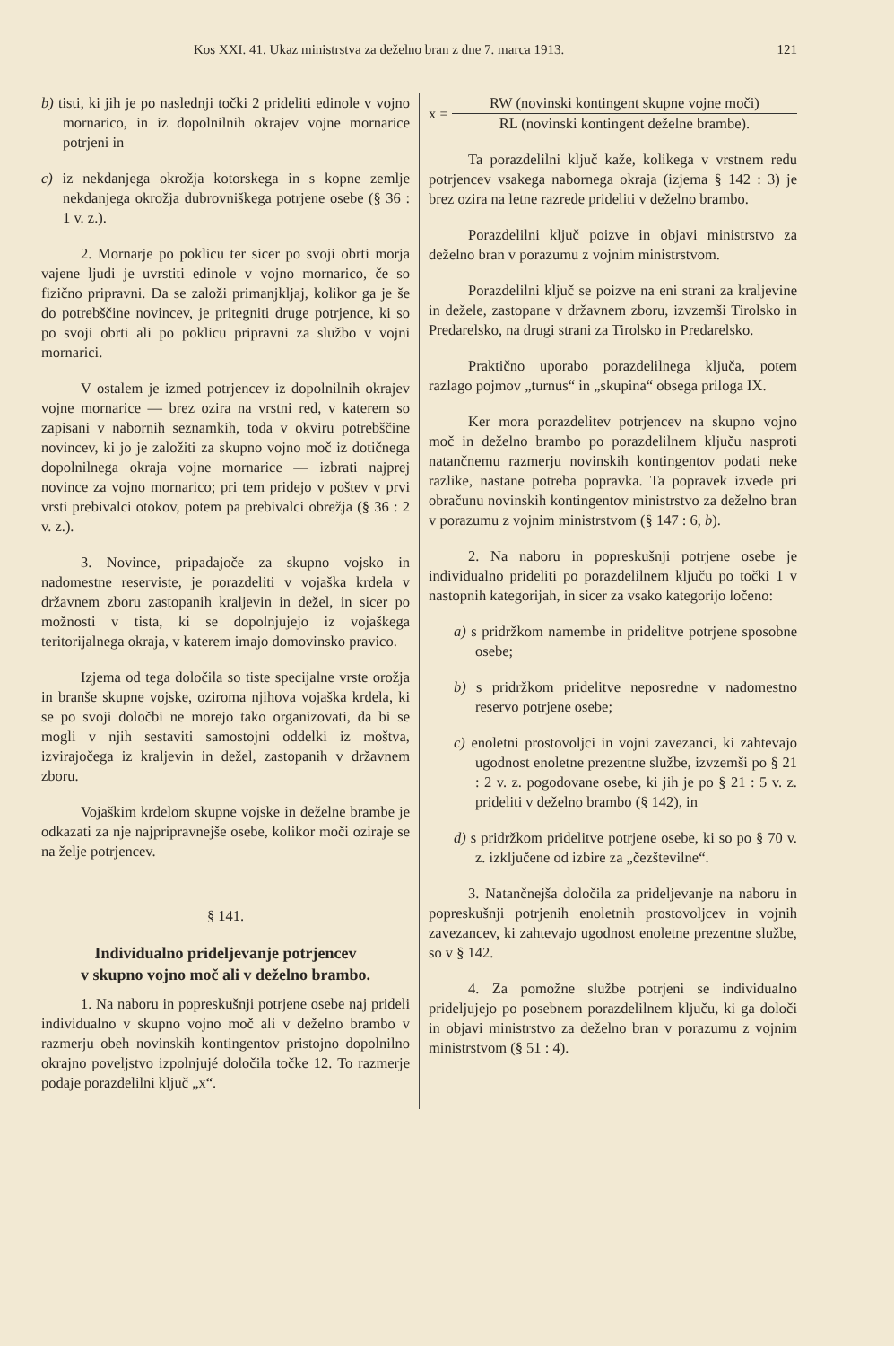Kos XXI. 41. Ukaz ministrstva za deželno bran z dne 7. marca 1913. 121
b) tisti, ki jih je po naslednji točki 2 prideliti edinole v vojno mornarico, in iz dopolnilnih okrajev vojne mornarice potrjeni in
c) iz nekdanjega okrožja kotorskega in s kopne zemlje nekdanjega okrožja dubrovniškega potrjene osebe (§ 36 : 1 v. z.).
2. Mornarje po poklicu ter sicer po svoji obrti morja vajene ljudi je uvrstiti edinole v vojno mornarico, če so fizično pripravni. Da se založi primanjkljaj, kolikor ga je še do potrebščine novincev, je pritegniti druge potrjence, ki so po svoji obrti ali po poklicu pripravni za službo v vojni mornarici.
V ostalem je izmed potrjencev iz dopolnilnih okrajev vojne mornarice — brez ozira na vrstni red, v katerem so zapisani v nabornih seznamkih, toda v okviru potrebščine novincev, ki jo je založiti za skupno vojno moč iz dotičnega dopolnilnega okraja vojne mornarice — izbrati najprej novince za vojno mornarico; pri tem pridejo v poštev v prvi vrsti prebivalci otokov, potem pa prebivalci obrežja (§ 36 : 2 v. z.).
3. Novince, pripadajoče za skupno vojsko in nadomestne reserviste, je porazdeliti v vojaška krdela v državnem zboru zastopanih kraljevin in dežel, in sicer po možnosti v tista, ki se dopolnjujejo iz vojaškega teritorijalnega okraja, v katerem imajo domovinsko pravico.
Izjema od tega določila so tiste specijalne vrste orožja in branše skupne vojske, oziroma njihova vojaška krdela, ki se po svoji določbi ne morejo tako organizovati, da bi se mogli v njih sestaviti samostojni oddelki iz moštva, izvirajočega iz kraljevin in dežel, zastopanih v državnem zboru.
Vojaškim krdelom skupne vojske in deželne brambe je odkazati za nje najpripravnejše osebe, kolikor moči oziraje se na želje potrjencev.
§ 141.
Individualno prideljevanje potrjencev
v skupno vojno moč ali v deželno brambo.
1. Na naboru in popreskušnji potrjene osebe naj prideli individualno v skupno vojno moč ali v deželno brambo v razmerju obeh novinskih kontingentov pristojno dopolnilno okrajno poveljstvo izpolnjujé določila točke 12. To razmerje podaje porazdelilni ključ „x“.
x =
RW (novinski kontingent skupne vojne moči)
RL (novinski kontingent deželne brambe).
Ta porazdelilni ključ kaže, kolikega v vrstnem redu potrjencev vsakega nabornega okraja (izjema § 142 : 3) je brez ozira na letne razrede prideliti v deželno brambo.
Porazdelilni ključ poizve in objavi ministrstvo za deželno bran v porazumu z vojnim ministrstvom.
Porazdelilni ključ se poizve na eni strani za kraljevine in dežele, zastopane v državnem zboru, izvzemši Tirolsko in Predarelsko, na drugi strani za Tirolsko in Predarelsko.
Praktično uporabo porazdelilnega ključa, potem razlago pojmov „turnus“ in „skupina“ obsega priloga IX.
Ker mora porazdelitev potrjencev na skupno vojno moč in deželno brambo po porazdelilnem ključu nasproti natančnemu razmerju novinskih kontingentov podati neke razlike, nastane potreba popravka. Ta popravek izvede pri obračunu novinskih kontingentov ministrstvo za deželno bran v porazumu z vojnim ministrstvom (§ 147 : 6, b).
2. Na naboru in popreskušnji potrjene osebe je individualno prideliti po porazdelilnem ključu po točki 1 v nastopnih kategorijah, in sicer za vsako kategorijo ločeno:
a) s pridržkom namembe in pridelitve potrjene sposobne osebe;
b) s pridržkom pridelitve neposredne v nadomestno reservo potrjene osebe;
c) enoletni prostovoljci in vojni zavezanci, ki zahtevajo ugodnost enoletne prezentne službe, izvzemši po § 21 : 2 v. z. pogodovane osebe, ki jih je po § 21 : 5 v. z. prideliti v deželno brambo (§ 142), in
d) s pridržkom pridelitve potrjene osebe, ki so po § 70 v. z. izključene od izbire za „čezštevilne“.
3. Natančnejša določila za prideljevanje na naboru in popreskušnji potrjenih enoletnih prostovoljcev in vojnih zavezancev, ki zahtevajo ugodnost enoletne prezentne službe, so v § 142.
4. Za pomožne službe potrjeni se individualno prideljujejo po posebnem porazdelilnem ključu, ki ga določi in objavi ministrstvo za deželno bran v porazumu z vojnim ministrstvom (§ 51 : 4).